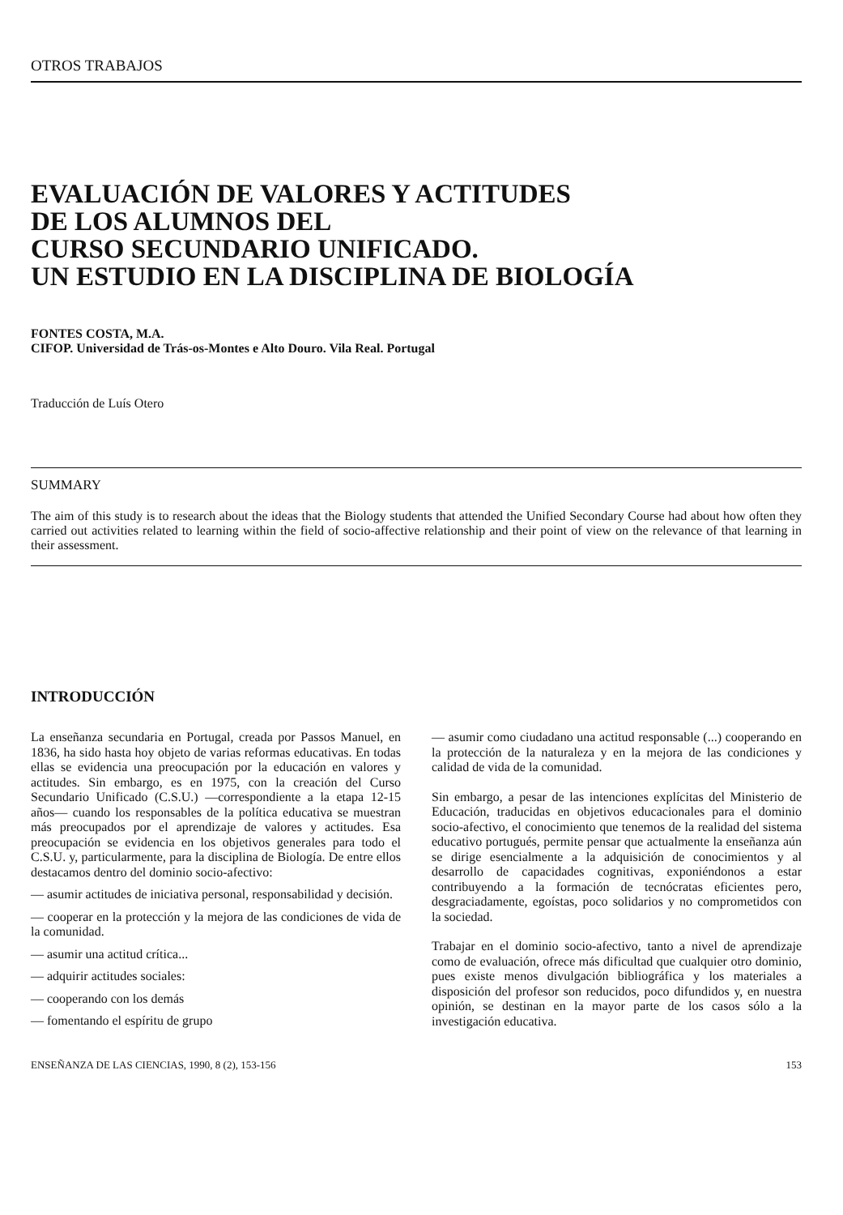OTROS TRABAJOS
EVALUACIÓN DE VALORES Y ACTITUDES
DE LOS ALUMNOS DEL
CURSO SECUNDARIO UNIFICADO.
UN ESTUDIO EN LA DISCIPLINA DE BIOLOGÍA
FONTES COSTA, M.A.
CIFOP. Universidad de Trás-os-Montes e Alto Douro. Vila Real. Portugal
Traducción de Luís Otero
SUMMARY
The aim of this study is to research about the ideas that the Biology students that attended the Unified Secondary Course had about how often they carried out activities related to learning within the field of socio-affective relationship and their point of view on the relevance of that learning in their assessment.
INTRODUCCIÓN
La enseñanza secundaria en Portugal, creada por Passos Manuel, en 1836, ha sido hasta hoy objeto de varias reformas educativas. En todas ellas se evidencia una preocupación por la educación en valores y actitudes. Sin embargo, es en 1975, con la creación del Curso Secundario Unificado (C.S.U.) —correspondiente a la etapa 12-15 años— cuando los responsables de la política educativa se muestran más preocupados por el aprendizaje de valores y actitudes. Esa preocupación se evidencia en los objetivos generales para todo el C.S.U. y, particularmente, para la disciplina de Biología. De entre ellos destacamos dentro del dominio socio-afectivo:
— asumir actitudes de iniciativa personal, responsabilidad y decisión.
— cooperar en la protección y la mejora de las condiciones de vida de la comunidad.
— asumir una actitud crítica...
— adquirir actitudes sociales:
— cooperando con los demás
— fomentando el espíritu de grupo
— asumir como ciudadano una actitud responsable (...) cooperando en la protección de la naturaleza y en la mejora de las condiciones y calidad de vida de la comunidad.
Sin embargo, a pesar de las intenciones explícitas del Ministerio de Educación, traducidas en objetivos educacionales para el dominio socio-afectivo, el conocimiento que tenemos de la realidad del sistema educativo portugués, permite pensar que actualmente la enseñanza aún se dirige esencialmente a la adquisición de conocimientos y al desarrollo de capacidades cognitivas, exponiéndonos a estar contribuyendo a la formación de tecnócratas eficientes pero, desgraciadamente, egoístas, poco solidarios y no comprometidos con la sociedad.
Trabajar en el dominio socio-afectivo, tanto a nivel de aprendizaje como de evaluación, ofrece más dificultad que cualquier otro dominio, pues existe menos divulgación bibliográfica y los materiales a disposición del profesor son reducidos, poco difundidos y, en nuestra opinión, se destinan en la mayor parte de los casos sólo a la investigación educativa.
ENSEÑANZA DE LAS CIENCIAS, 1990, 8 (2), 153-156 153